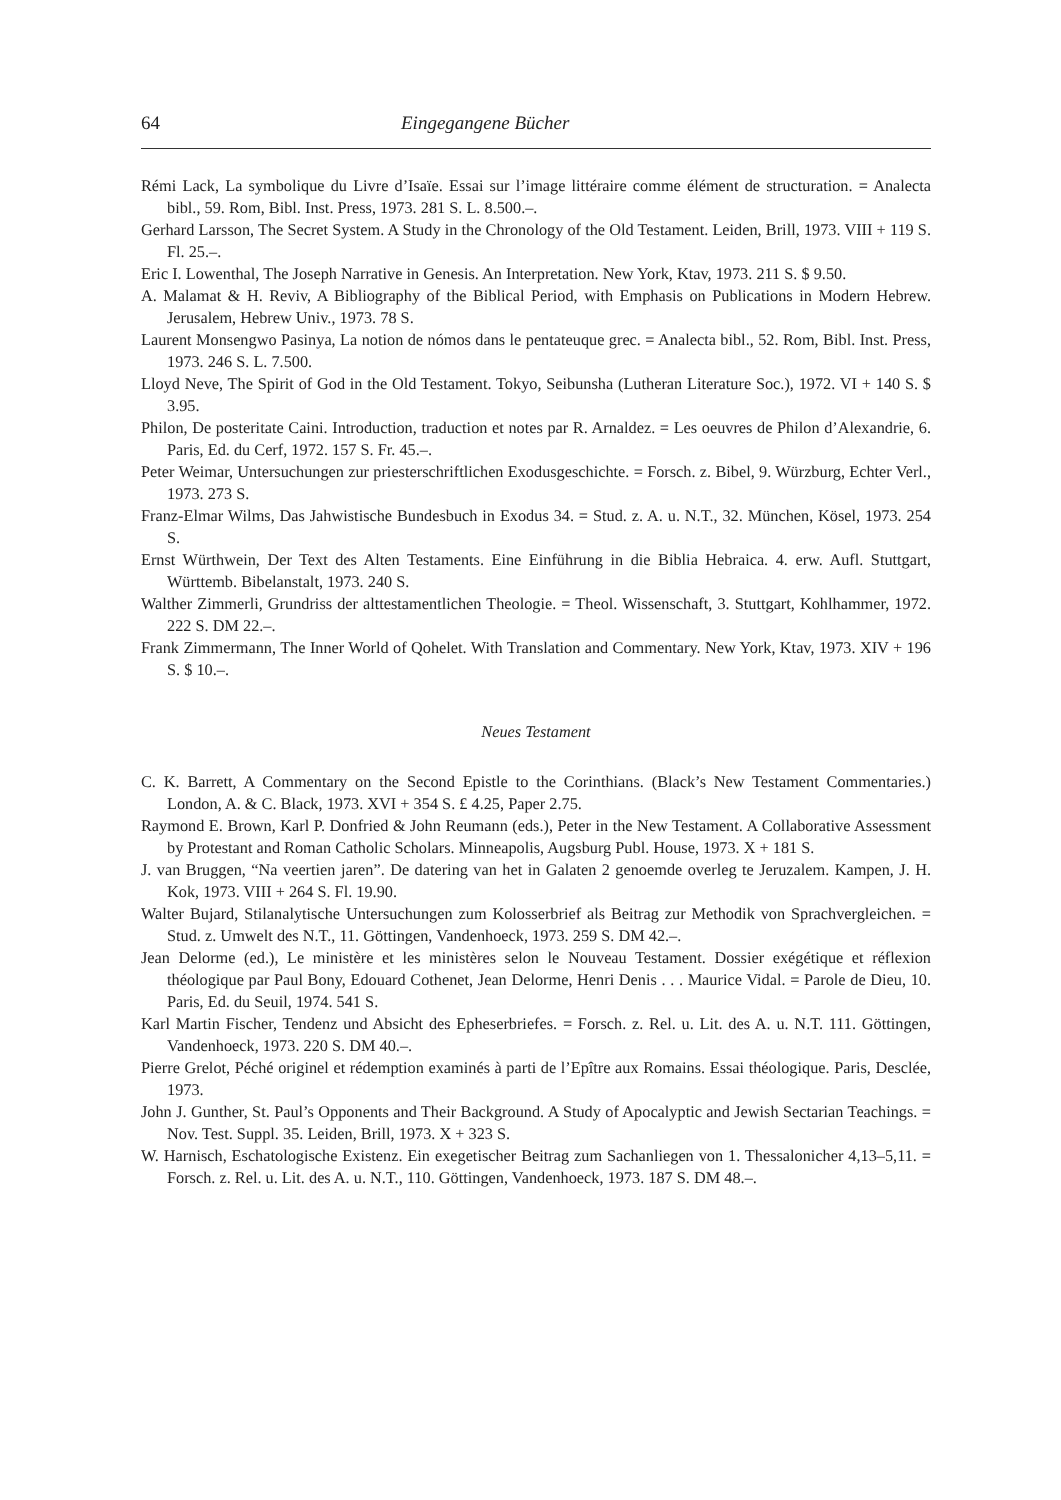64 Eingegangene Bücher
Rémi Lack, La symbolique du Livre d’Isaïe. Essai sur l’image littéraire comme élément de structuration. = Analecta bibl., 59. Rom, Bibl. Inst. Press, 1973. 281 S. L. 8.500.–.
Gerhard Larsson, The Secret System. A Study in the Chronology of the Old Testament. Leiden, Brill, 1973. VIII + 119 S. Fl. 25.–.
Eric I. Lowenthal, The Joseph Narrative in Genesis. An Interpretation. New York, Ktav, 1973. 211 S. $ 9.50.
A. Malamat & H. Reviv, A Bibliography of the Biblical Period, with Emphasis on Publications in Modern Hebrew. Jerusalem, Hebrew Univ., 1973. 78 S.
Laurent Monsengwo Pasinya, La notion de nómos dans le pentateuque grec. = Analecta bibl., 52. Rom, Bibl. Inst. Press, 1973. 246 S. L. 7.500.
Lloyd Neve, The Spirit of God in the Old Testament. Tokyo, Seibunsha (Lutheran Literature Soc.), 1972. VI + 140 S. $ 3.95.
Philon, De posteritate Caini. Introduction, traduction et notes par R. Arnaldez. = Les oeuvres de Philon d’Alexandrie, 6. Paris, Ed. du Cerf, 1972. 157 S. Fr. 45.–.
Peter Weimar, Untersuchungen zur priesterschriftlichen Exodusgeschichte. = Forsch. z. Bibel, 9. Würzburg, Echter Verl., 1973. 273 S.
Franz-Elmar Wilms, Das Jahwistische Bundesbuch in Exodus 34. = Stud. z. A. u. N.T., 32. München, Kösel, 1973. 254 S.
Ernst Würthwein, Der Text des Alten Testaments. Eine Einführung in die Biblia Hebraica. 4. erw. Aufl. Stuttgart, Württemb. Bibelanstalt, 1973. 240 S.
Walther Zimmerli, Grundriss der alttestamentlichen Theologie. = Theol. Wissenschaft, 3. Stuttgart, Kohlhammer, 1972. 222 S. DM 22.–.
Frank Zimmermann, The Inner World of Qohelet. With Translation and Commentary. New York, Ktav, 1973. XIV + 196 S. $ 10.–.
Neues Testament
C. K. Barrett, A Commentary on the Second Epistle to the Corinthians. (Black’s New Testament Commentaries.) London, A. & C. Black, 1973. XVI + 354 S. £ 4.25, Paper 2.75.
Raymond E. Brown, Karl P. Donfried & John Reumann (eds.), Peter in the New Testament. A Collaborative Assessment by Protestant and Roman Catholic Scholars. Minneapolis, Augsburg Publ. House, 1973. X + 181 S.
J. van Bruggen, “Na veertien jaren”. De datering van het in Galaten 2 genoemde overleg te Jeruzalem. Kampen, J. H. Kok, 1973. VIII + 264 S. Fl. 19.90.
Walter Bujard, Stilanalytische Untersuchungen zum Kolosserbrief als Beitrag zur Methodik von Sprachvergleichen. = Stud. z. Umwelt des N.T., 11. Göttingen, Vandenhoeck, 1973. 259 S. DM 42.–.
Jean Delorme (ed.), Le ministère et les ministères selon le Nouveau Testament. Dossier exégétique et réflexion théologique par Paul Bony, Edouard Cothenet, Jean Delorme, Henri Denis . . . Maurice Vidal. = Parole de Dieu, 10. Paris, Ed. du Seuil, 1974. 541 S.
Karl Martin Fischer, Tendenz und Absicht des Epheserbriefes. = Forsch. z. Rel. u. Lit. des A. u. N.T. 111. Göttingen, Vandenhoeck, 1973. 220 S. DM 40.–.
Pierre Grelot, Péché originel et rédemption examinés à parti de l’Epître aux Romains. Essai théologique. Paris, Desclée, 1973.
John J. Gunther, St. Paul’s Opponents and Their Background. A Study of Apocalyptic and Jewish Sectarian Teachings. = Nov. Test. Suppl. 35. Leiden, Brill, 1973. X + 323 S.
W. Harnisch, Eschatologische Existenz. Ein exegetischer Beitrag zum Sachanliegen von 1. Thessalonicher 4,13–5,11. = Forsch. z. Rel. u. Lit. des A. u. N.T., 110. Göttingen, Vandenhoeck, 1973. 187 S. DM 48.–.